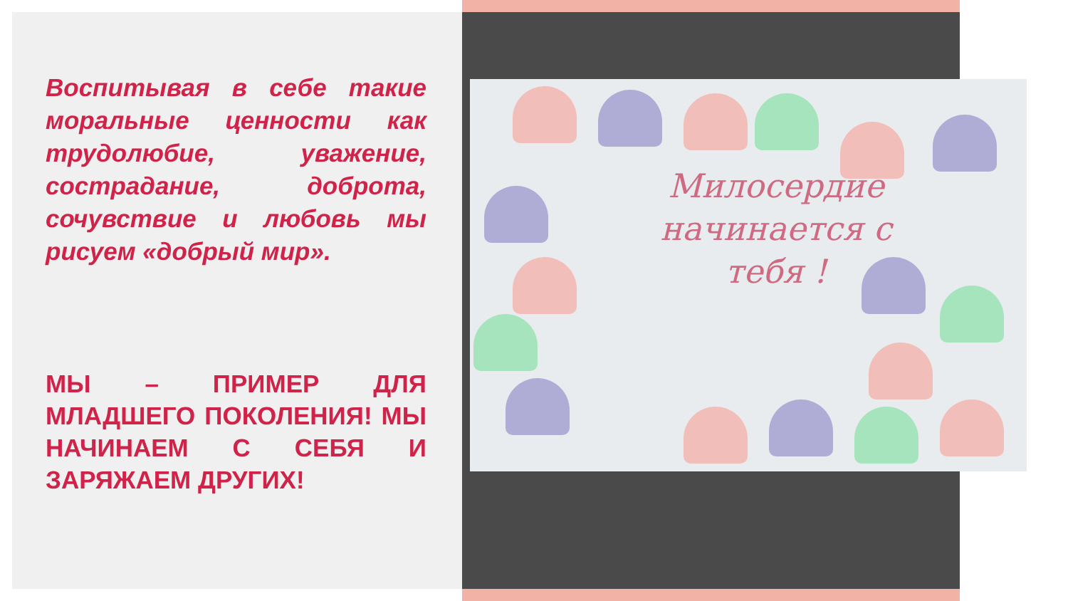Воспитывая в себе такие моральные ценности как трудолюбие, уважение, сострадание, доброта, сочувствие и любовь мы рисуем «добрый мир».
МЫ – ПРИМЕР ДЛЯ МЛАДШЕГО ПОКОЛЕНИЯ! МЫ НАЧИНАЕМ С СЕБЯ И ЗАРЯЖАЕМ ДРУГИХ!
Милосердие начинается с тебя !